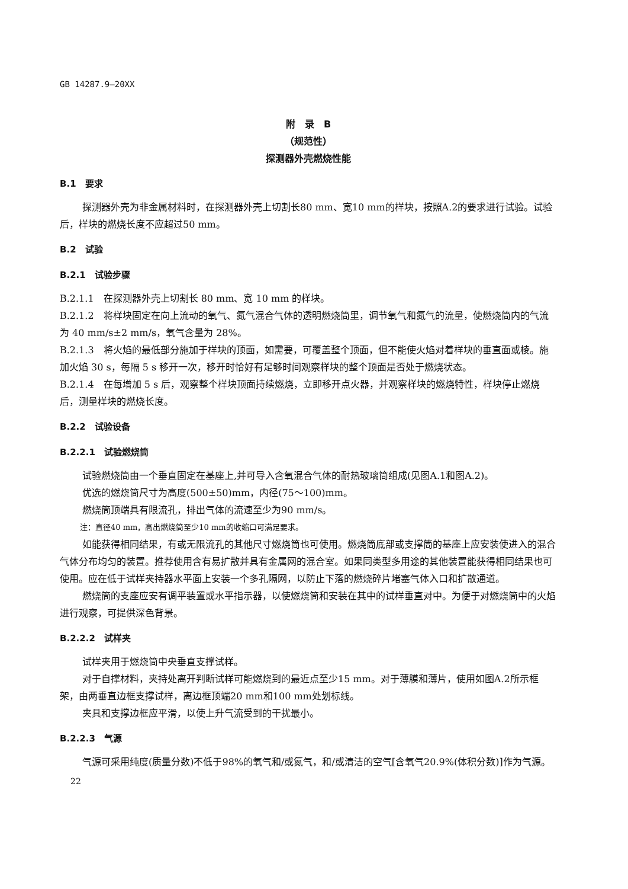GB 14287.9—20XX
附　录　B
（规范性）
探测器外壳燃烧性能
B.1　要求
探测器外壳为非金属材料时，在探测器外壳上切割长80 mm、宽10 mm的样块，按照A.2的要求进行试验。试验后，样块的燃烧长度不应超过50 mm。
B.2　试验
B.2.1　试验步骤
B.2.1.1　在探测器外壳上切割长 80 mm、宽 10 mm 的样块。
B.2.1.2　将样块固定在向上流动的氧气、氮气混合气体的透明燃烧筒里，调节氧气和氮气的流量，使燃烧筒内的气流为 40 mm/s±2 mm/s，氧气含量为 28%。
B.2.1.3　将火焰的最低部分施加于样块的顶面，如需要，可覆盖整个顶面，但不能使火焰对着样块的垂直面或棱。施加火焰 30 s，每隔 5 s 移开一次，移开时恰好有足够时间观察样块的整个顶面是否处于燃烧状态。
B.2.1.4　在每增加 5 s 后，观察整个样块顶面持续燃烧，立即移开点火器，并观察样块的燃烧特性，样块停止燃烧后，测量样块的燃烧长度。
B.2.2　试验设备
B.2.2.1　试验燃烧筒
试验燃烧筒由一个垂直固定在基座上,并可导入含氧混合气体的耐热玻璃筒组成(见图A.1和图A.2)。
优选的燃烧筒尺寸为高度(500±50)mm，内径(75～100)mm。
燃烧筒顶端具有限流孔，排出气体的流速至少为90 mm/s。
注：直径40 mm，高出燃烧筒至少10 mm的收缩口可满足要求。
如能获得相同结果，有或无限流孔的其他尺寸燃烧筒也可使用。燃烧筒底部或支撑筒的基座上应安装使进入的混合气体分布均匀的装置。推荐使用含有易扩散并具有金属网的混合室。如果同类型多用途的其他装置能获得相同结果也可使用。应在低于试样夹持器水平面上安装一个多孔隔网，以防止下落的燃烧碎片堵塞气体入口和扩散通道。
燃烧筒的支座应安有调平装置或水平指示器，以使燃烧筒和安装在其中的试样垂直对中。为便于对燃烧筒中的火焰进行观察，可提供深色背景。
B.2.2.2　试样夹
试样夹用于燃烧筒中央垂直支撑试样。
对于自撑材料，夹持处离开判断试样可能燃烧到的最近点至少15 mm。对于薄膜和薄片，使用如图A.2所示框架，由两垂直边框支撑试样，离边框顶端20 mm和100 mm处划标线。
夹具和支撑边框应平滑，以使上升气流受到的干扰最小。
B.2.2.3　气源
气源可采用纯度(质量分数)不低于98%的氧气和/或氮气，和/或清洁的空气[含氧气20.9%(体积分数)]作为气源。
22